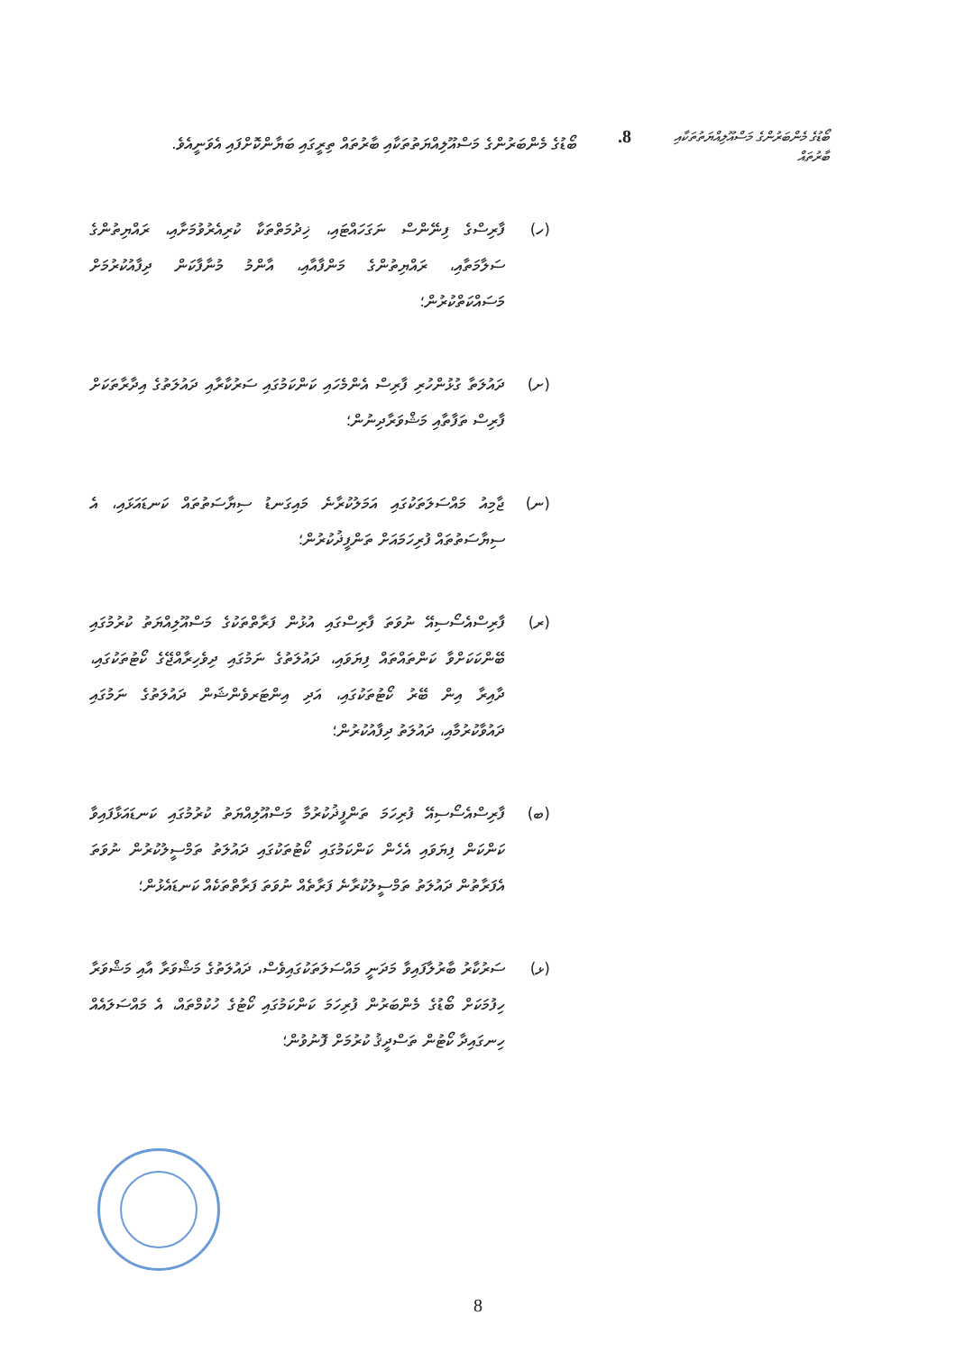ބޯޑުގެ މެންބަރުންގެ މަސްއޫލިއްޔަތުތަކާއި ބާރުތައް
8.
ބޯޑުގެ މެންބަރުންގެ މަސްއޫލިއްޔަތުތަކާއި ބާރުތައް ތިރީގައި ބަޔާންކޮށްފައި އެވަނީއެވެ.
(ހ)
ފާރިސްގެ ފިނޭންސް ނަގަހައްޓައި، ޚިދުމަތްތަކާ ކުރިއެރުވުމަށާއި، ރައްޔިތުންގެ ސަލާމަތާއި، ރައްޔިތުންގެ މަންފާއާއި، އާންމު މުނާފާކަން ދިފާއުކުރުމަށް މަސައްކަތްކުރުން؛
(ށ)
ދައުލަތާ ގުޅުންހުރި ފާރިސް އެންމެހައި ކަންކަމުގައި ސަރުކާރާއި ދައުލަތުގެ އިދާރާތަކަށް ފާރިސް ތަފާތާއި މަޝްވަރާދިނުން؛
(ނ)
ޖާމިއު މައްސަލަތަކުގައި އަމަލުކުރާނެ މައިގަނޑު ސިޔާސަތުތައް ކަނޑައަޅައި، އެ ސިޔާސަތުތައް ފުރިހަމައަށް ތަންފީޛުކުރުން؛
(ރ)
ފާރިސްއެސޯސިއޭ ނުވަތަ ފާރިސްގައި އުޅުން ފަރާތްތަކުގެ މަސްއޫލިއްޔަތު ކުރުމުގައި ބޭންކަކަށްވާ ކަންތައްތައް ފިޔަވައި، ދައުލަތުގެ ނަމުގައި ދިވެހިރާއްޖޭގެ ކޯޓުތަކުގައި، ދާއިރާ އިން ބޭރު ކޯޓުތަކުގައި، އަދި އިންޓަރވެންޝަން ދައުލަތުގެ ނަމުގައި ދައުވާކުރުމާއި، ދައުލަތު ދިފާއުކުރުން؛
(ބ)
ފާރިސްއެސޯސިއޭ ފުރިހަމަ ތަންފީޛުކުރުމާ މަސްއޫލިއްޔަތު ކުރުމުގައި ކަނޑައަޅާފައިވާ ކަންކަން ފިޔަވައި އެހެން ކަންކަމުގައި ކޯޓުތަކުގައި ދައުލަތު ތަމްސީލުކުރުން ނުވަތަ އެފަރާތުން ދައުލަތު ތަމްސީލުކުރާނެ ފަރާތެއް ނުވަތަ ފަރާތްތަކެއް ކަނޑައެޅުން؛
(ޅ)
ސަރުކާރު ބާރުލާފައިވާ މަދަނީ މައްސަލަތަކުގައިވެސް، ދައުލަތުގެ މަޝްވަރާ އާއި މަޝްވަރާ ހިފުމަކަށް ބޯޑުގެ މެންބަރުން ފުރިހަމަ ކަންކަމުގައި ކޯޓުގެ ހުކުމްތައް، އެ މައްސަލައެއް ހިނގައިދާ ކޯޓުން ތަސްދީޤު ކުރުމަށް ފޮނުވުން؛
8